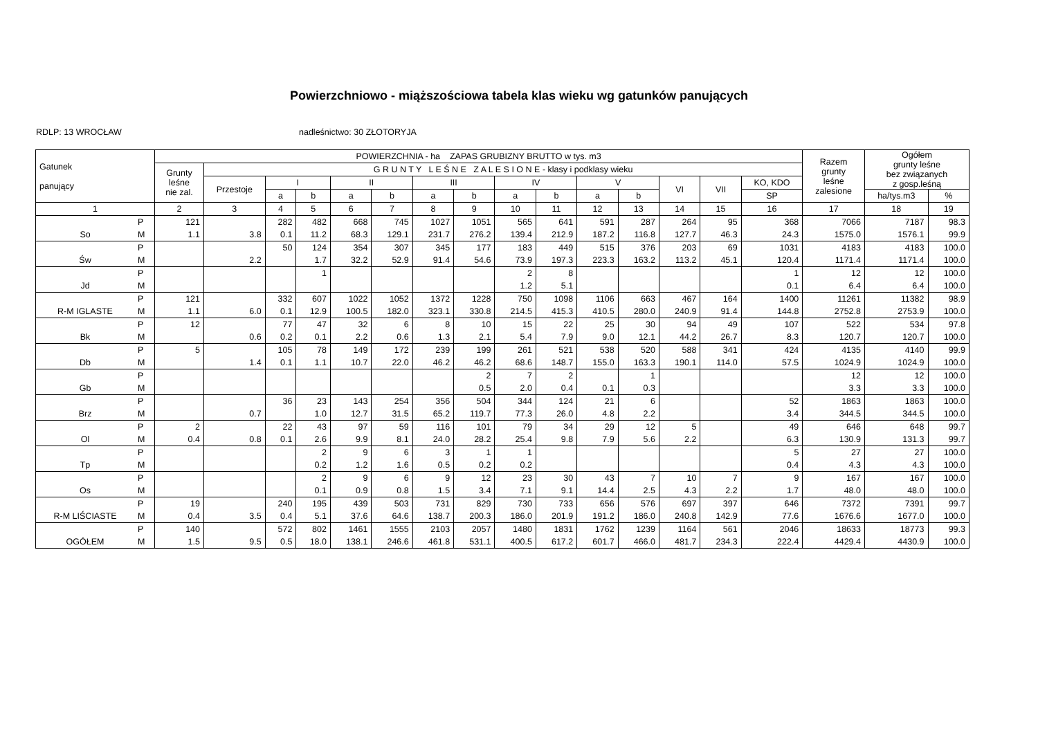Powierzchniowo - miąższościowa tabela klas wieku wg gatunków panujących
RDLP: 13 WROCŁAW nadleśnictwo: 30 ZŁOTORYJA
| Gatunek panujący | | POWIERZCHNIA - ha ZAPAS GRUBIZNY BRUTTO w tys. m3 | | | | | | | | | | | | | | | Razem grunty leśne zalesione | Ogółem grunty leśne bez związanych z gosp.leśną | |
| --- | --- | --- | --- | --- | --- | --- | --- | --- | --- | --- | --- | --- | --- | --- | --- | --- | --- | --- | --- |
| | | Grunty leśne nie zal. | G R U N T Y L E Ś N E Z A L E S I O N E - klasy i podklasy wieku | | | | | | | | | | | | | | | | |
| | | | Przestoje | I | | II | | III | | IV | | V | | VI | VII | KO, KDO | | | |
| | | | | a | b | a | b | a | b | a | b | a | b | | | SP | | ha/tys.m3 | % |
| 1 | | 2 | 3 | 4 | 5 | 6 | 7 | 8 | 9 | 10 | 11 | 12 | 13 | 14 | 15 | 16 | 17 | 18 | 19 |
| | P | 121 | | 282 | 482 | 668 | 745 | 1027 | 1051 | 565 | 641 | 591 | 287 | 264 | 95 | 368 | 7066 | 7187 | 98.3 |
| So | M | 1.1 | 3.8 | 0.1 | 11.2 | 68.3 | 129.1 | 231.7 | 276.2 | 139.4 | 212.9 | 187.2 | 116.8 | 127.7 | 46.3 | 24.3 | 1575.0 | 1576.1 | 99.9 |
| | P | | | 50 | 124 | 354 | 307 | 345 | 177 | 183 | 449 | 515 | 376 | 203 | 69 | 1031 | 4183 | 4183 | 100.0 |
| Św | M | | 2.2 | | 1.7 | 32.2 | 52.9 | 91.4 | 54.6 | 73.9 | 197.3 | 223.3 | 163.2 | 113.2 | 45.1 | 120.4 | 1171.4 | 1171.4 | 100.0 |
| | P | | | | 1 | | | | | 2 | 8 | | | | | 1 | 12 | 12 | 100.0 |
| Jd | M | | | | | | | | | 1.2 | 5.1 | | | | | 0.1 | 6.4 | 6.4 | 100.0 |
| | P | 121 | | 332 | 607 | 1022 | 1052 | 1372 | 1228 | 750 | 1098 | 1106 | 663 | 467 | 164 | 1400 | 11261 | 11382 | 98.9 |
| R-M IGLASTE | M | 1.1 | 6.0 | 0.1 | 12.9 | 100.5 | 182.0 | 323.1 | 330.8 | 214.5 | 415.3 | 410.5 | 280.0 | 240.9 | 91.4 | 144.8 | 2752.8 | 2753.9 | 100.0 |
| | P | 12 | | 77 | 47 | 32 | 6 | 8 | 10 | 15 | 22 | 25 | 30 | 94 | 49 | 107 | 522 | 534 | 97.8 |
| Bk | M | | 0.6 | 0.2 | 0.1 | 2.2 | 0.6 | 1.3 | 2.1 | 5.4 | 7.9 | 9.0 | 12.1 | 44.2 | 26.7 | 8.3 | 120.7 | 120.7 | 100.0 |
| | P | 5 | | 105 | 78 | 149 | 172 | 239 | 199 | 261 | 521 | 538 | 520 | 588 | 341 | 424 | 4135 | 4140 | 99.9 |
| Db | M | | 1.4 | 0.1 | 1.1 | 10.7 | 22.0 | 46.2 | 46.2 | 68.6 | 148.7 | 155.0 | 163.3 | 190.1 | 114.0 | 57.5 | 1024.9 | 1024.9 | 100.0 |
| | P | | | | | | | | 2 | 7 | 2 | | 1 | | | | 12 | 12 | 100.0 |
| Gb | M | | | | | | | | 0.5 | 2.0 | 0.4 | 0.1 | 0.3 | | | | 3.3 | 3.3 | 100.0 |
| | P | | | 36 | 23 | 143 | 254 | 356 | 504 | 344 | 124 | 21 | 6 | | | 52 | 1863 | 1863 | 100.0 |
| Brz | M | | 0.7 | | 1.0 | 12.7 | 31.5 | 65.2 | 119.7 | 77.3 | 26.0 | 4.8 | 2.2 | | | 3.4 | 344.5 | 344.5 | 100.0 |
| | P | 2 | | 22 | 43 | 97 | 59 | 116 | 101 | 79 | 34 | 29 | 12 | 5 | | 49 | 646 | 648 | 99.7 |
| Ol | M | 0.4 | 0.8 | 0.1 | 2.6 | 9.9 | 8.1 | 24.0 | 28.2 | 25.4 | 9.8 | 7.9 | 5.6 | 2.2 | | 6.3 | 130.9 | 131.3 | 99.7 |
| | P | | | | 2 | 9 | 6 | 3 | 1 | 1 | | | | | | 5 | 27 | 27 | 100.0 |
| Tp | M | | | | 0.2 | 1.2 | 1.6 | 0.5 | 0.2 | 0.2 | | | | | | 0.4 | 4.3 | 4.3 | 100.0 |
| | P | | | | 2 | 9 | 6 | 9 | 12 | 23 | 30 | 43 | 7 | 10 | 7 | 9 | 167 | 167 | 100.0 |
| Os | M | | | | 0.1 | 0.9 | 0.8 | 1.5 | 3.4 | 7.1 | 9.1 | 14.4 | 2.5 | 4.3 | 2.2 | 1.7 | 48.0 | 48.0 | 100.0 |
| | P | 19 | | 240 | 195 | 439 | 503 | 731 | 829 | 730 | 733 | 656 | 576 | 697 | 397 | 646 | 7372 | 7391 | 99.7 |
| R-M LIŚCIASTE | M | 0.4 | 3.5 | 0.4 | 5.1 | 37.6 | 64.6 | 138.7 | 200.3 | 186.0 | 201.9 | 191.2 | 186.0 | 240.8 | 142.9 | 77.6 | 1676.6 | 1677.0 | 100.0 |
| | P | 140 | | 572 | 802 | 1461 | 1555 | 2103 | 2057 | 1480 | 1831 | 1762 | 1239 | 1164 | 561 | 2046 | 18633 | 18773 | 99.3 |
| OGÓŁEM | M | 1.5 | 9.5 | 0.5 | 18.0 | 138.1 | 246.6 | 461.8 | 531.1 | 400.5 | 617.2 | 601.7 | 466.0 | 481.7 | 234.3 | 222.4 | 4429.4 | 4430.9 | 100.0 |